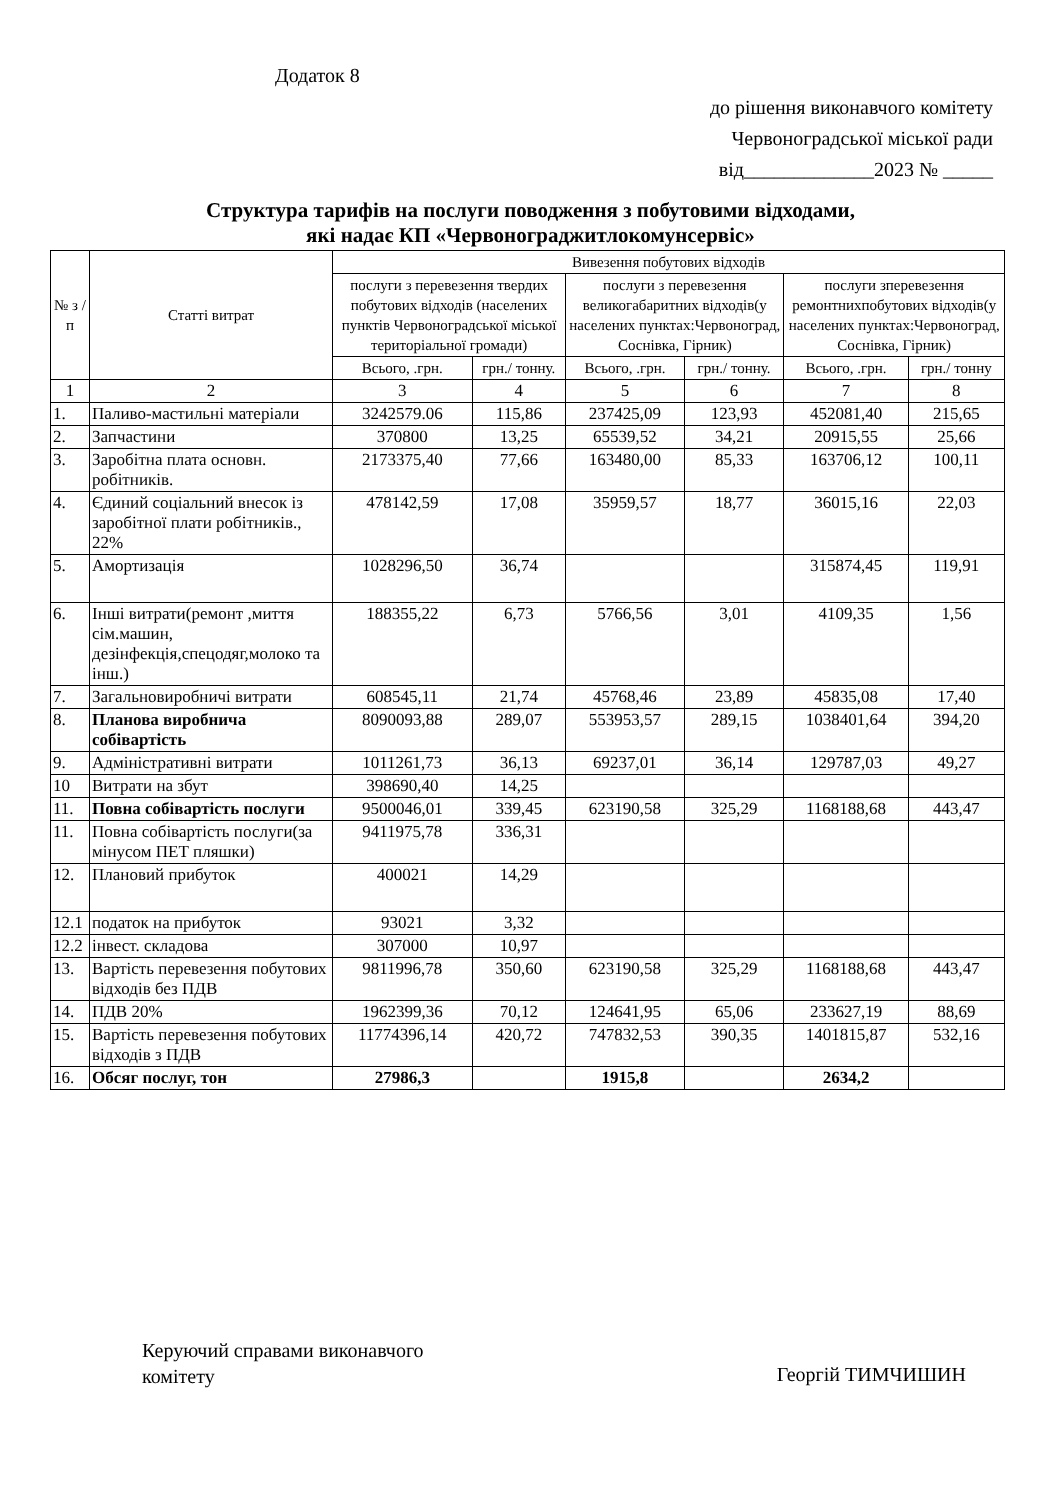Додаток 8
до рішення виконавчого комітету
Червоноградської міської ради
від_____________2023 № _____
Структура тарифів на послуги поводження з побутовими відходами,
які надає КП «Червонограджитлокомунсервіс»
| № з / п | Статті витрат | Вивезення побутових відходів | | | | | |
| --- | --- | --- | --- | --- | --- | --- | --- |
| | | послуги з перевезення твердих побутових відходів (населених пунктів Червоноградської міської територіальної громади) | | послуги з перевезення великогабаритних відходів(у населених пунктах:Червоноград, Соснівка, Гірник) | | послуги зперевезення ремонтнихпобутових відходів(у населених пунктах:Червоноград, Соснівка, Гірник) | |
| | | Всього, .грн. | грн./ тонну. | Всього, .грн. | грн./ тонну. | Всього, .грн. | грн./ тонну |
| 1 | 2 | 3 | 4 | 5 | 6 | 7 | 8 |
| 1. | Паливо-мастильні матеріали | 3242579.06 | 115,86 | 237425,09 | 123,93 | 452081,40 | 215,65 |
| 2. | Запчастини | 370800 | 13,25 | 65539,52 | 34,21 | 20915,55 | 25,66 |
| 3. | Заробітна плата основн. робітників. | 2173375,40 | 77,66 | 163480,00 | 85,33 | 163706,12 | 100,11 |
| 4. | Єдиний соціальний внесок із заробітної плати робітників., 22% | 478142,59 | 17,08 | 35959,57 | 18,77 | 36015,16 | 22,03 |
| 5. | Амортизація | 1028296,50 | 36,74 | | | 315874,45 | 119,91 |
| 6. | Інші витрати(ремонт ,миття сім.машин, дезінфекція,спецодяг,молоко та інш.) | 188355,22 | 6,73 | 5766,56 | 3,01 | 4109,35 | 1,56 |
| 7. | Загальновиробничі витрати | 608545,11 | 21,74 | 45768,46 | 23,89 | 45835,08 | 17,40 |
| 8. | Планова виробнича собівартість | 8090093,88 | 289,07 | 553953,57 | 289,15 | 1038401,64 | 394,20 |
| 9. | Адміністративні витрати | 1011261,73 | 36,13 | 69237,01 | 36,14 | 129787,03 | 49,27 |
| 10 | Витрати на збут | 398690,40 | 14,25 | | | | |
| 11. | Повна собівартість послуги | 9500046,01 | 339,45 | 623190,58 | 325,29 | 1168188,68 | 443,47 |
| 11. | Повна собівартість послуги(за мінусом ПЕТ пляшки) | 9411975,78 | 336,31 | | | | |
| 12. | Плановий прибуток | 400021 | 14,29 | | | | |
| 12.1 | податок на прибуток | 93021 | 3,32 | | | | |
| 12.2 | інвест. складова | 307000 | 10,97 | | | | |
| 13. | Вартість перевезення побутових відходів без ПДВ | 9811996,78 | 350,60 | 623190,58 | 325,29 | 1168188,68 | 443,47 |
| 14. | ПДВ 20% | 1962399,36 | 70,12 | 124641,95 | 65,06 | 233627,19 | 88,69 |
| 15. | Вартість перевезення побутових відходів з ПДВ | 11774396,14 | 420,72 | 747832,53 | 390,35 | 1401815,87 | 532,16 |
| 16. | Обсяг послуг, тон | 27986,3 | | 1915,8 | | 2634,2 | |
Керуючий справами виконавчого
комітету
Георгій ТИМЧИШИН